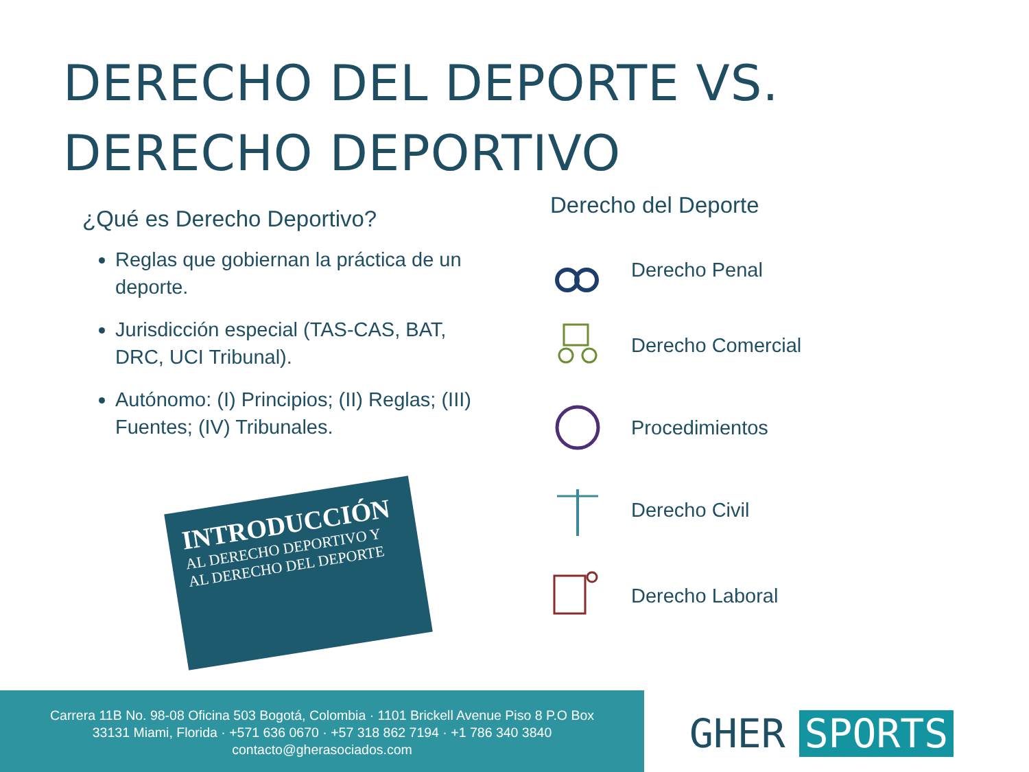DERECHO DEL DEPORTE VS.
DERECHO DEPORTIVO
¿Qué es Derecho Deportivo?
Reglas que gobiernan la práctica de un deporte.
Jurisdicción especial (TAS-CAS, BAT, DRC, UCI Tribunal).
Autónomo: (I) Principios; (II) Reglas; (III) Fuentes; (IV) Tribunales.
INTRODUCCIÓN
AL DERECHO DEPORTIVO Y
AL DERECHO DEL DEPORTE
Derecho del Deporte
Derecho Penal
Derecho Comercial
Procedimientos
Derecho Civil
Derecho Laboral
Carrera 11B No. 98-08 Oficina 503 Bogotá, Colombia · 1101 Brickell Avenue Piso 8 P.O Box
33131 Miami, Florida · +571 636 0670 · +57 318 862 7194 · +1 786 340 3840
contacto@gherasociados.com
GHER SPORTS